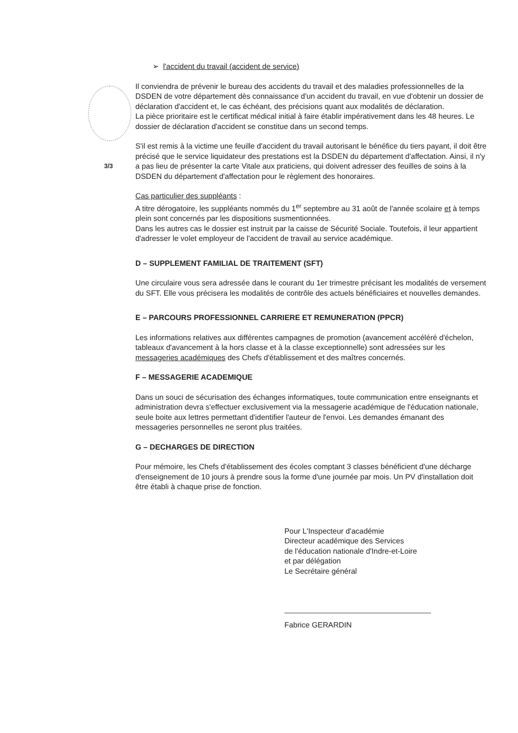3/3
➢ l'accident du travail (accident de service)
Il conviendra de prévenir le bureau des accidents du travail et des maladies professionnelles de la DSDEN de votre département dès connaissance d'un accident du travail, en vue d'obtenir un dossier de déclaration d'accident et, le cas échéant, des précisions quant aux modalités de déclaration.
La pièce prioritaire est le certificat médical initial à faire établir impérativement dans les 48 heures. Le dossier de déclaration d'accident se constitue dans un second temps.
S'il est remis à la victime une feuille d'accident du travail autorisant le bénéfice du tiers payant, il doit être précisé que le service liquidateur des prestations est la DSDEN du département d'affectation. Ainsi, il n'y a pas lieu de présenter la carte Vitale aux praticiens, qui doivent adresser des feuilles de soins à la DSDEN du département d'affectation pour le règlement des honoraires.
Cas particulier des suppléants :
A titre dérogatoire, les suppléants nommés du 1<sup>er</sup> septembre au 31 août de l'année scolaire et à temps plein sont concernés par les dispositions susmentionnées.
Dans les autres cas le dossier est instruit par la caisse de Sécurité Sociale. Toutefois, il leur appartient d'adresser le volet employeur de l'accident de travail au service académique.
D – SUPPLEMENT FAMILIAL DE TRAITEMENT (SFT)
Une circulaire vous sera adressée dans le courant du 1er trimestre précisant les modalités de versement du SFT. Elle vous précisera les modalités de contrôle des actuels bénéficiaires et nouvelles demandes.
E – PARCOURS PROFESSIONNEL CARRIERE ET REMUNERATION (PPCR)
Les informations relatives aux différentes campagnes de promotion (avancement accéléré d'échelon, tableaux d'avancement à la hors classe et à la classe exceptionnelle) sont adressées sur les messageries académiques des Chefs d'établissement et des maîtres concernés.
F – MESSAGERIE ACADEMIQUE
Dans un souci de sécurisation des échanges informatiques, toute communication entre enseignants et administration devra s'effectuer exclusivement via la messagerie académique de l'éducation nationale, seule boite aux lettres permettant d'identifier l'auteur de l'envoi. Les demandes émanant des messageries personnelles ne seront plus traitées.
G – DECHARGES DE DIRECTION
Pour mémoire, les Chefs d'établissement des écoles comptant 3 classes bénéficient d'une décharge d'enseignement de 10 jours à prendre sous la forme d'une journée par mois. Un PV d'installation doit être établi à chaque prise de fonction.
Pour L'Inspecteur d'académie
Directeur académique des Services
de l'éducation nationale d'Indre-et-Loire
et par délégation
Le Secrétaire général
Fabrice GERARDIN